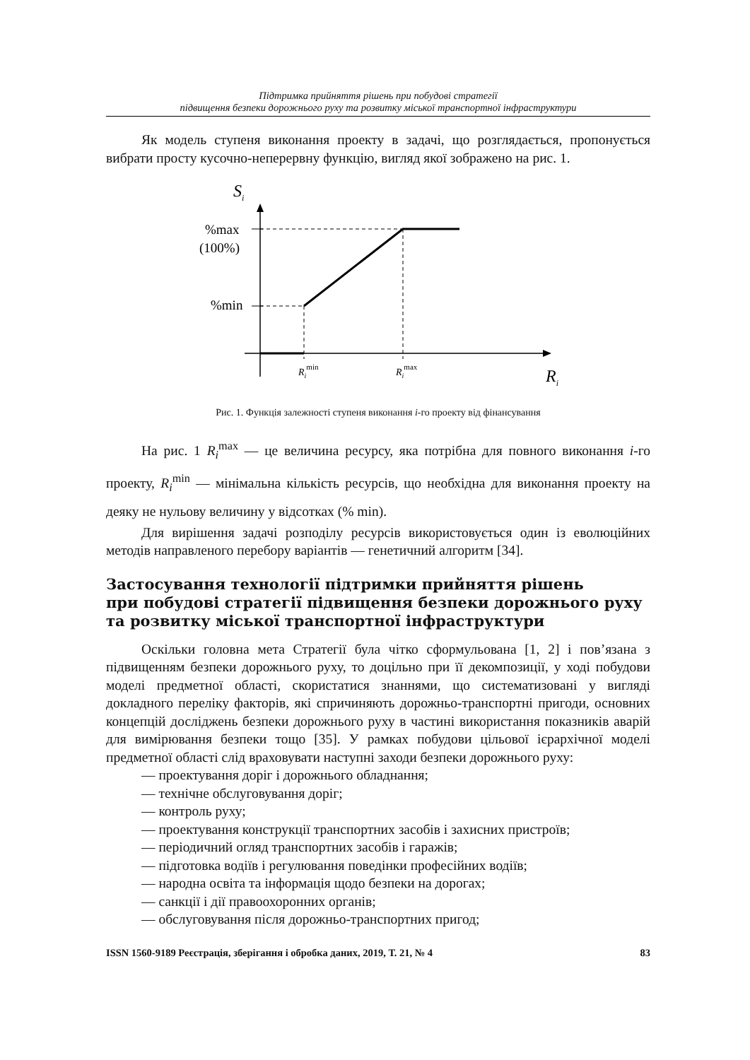Підтримка прийняття рішень при побудові стратегії
підвищення безпеки дорожнього руху та розвитку міської транспортної інфраструктури
Як модель ступеня виконання проекту в задачі, що розглядається, пропонується вибрати просту кусочно-неперервну функцію, вигляд якої зображено на рис. 1.
Si
%max
(100%)
%min
Rimin
Rimax
Ri
Рис. 1. Функція залежності ступеня виконання i-го проекту від фінансування
На рис. 1 R<sub>i</sub><sup>max</sup> — це величина ресурсу, яка потрібна для повного виконання i-го проекту, R<sub>i</sub><sup>min</sup> — мінімальна кількість ресурсів, що необхідна для виконання проекту на деяку не нульову величину у відсотках (% min).
Для вирішення задачі розподілу ресурсів використовується один із еволюційних методів направленого перебору варіантів — генетичний алгоритм [34].
Застосування технології підтримки прийняття рішень
при побудові стратегії підвищення безпеки дорожнього руху
та розвитку міської транспортної інфраструктури
Оскільки головна мета Стратегії була чітко сформульована [1, 2] і пов’язана з підвищенням безпеки дорожнього руху, то доцільно при її декомпозиції, у ході побудови моделі предметної області, скористатися знаннями, що систематизовані у вигляді докладного переліку факторів, які спричиняють дорожньо-транспортні пригоди, основних концепцій досліджень безпеки дорожнього руху в частині використання показників аварій для вимірювання безпеки тощо [35]. У рамках побудови цільової ієрархічної моделі предметної області слід враховувати наступні заходи безпеки дорожнього руху:
— проектування доріг і дорожнього обладнання;
— технічне обслуговування доріг;
— контроль руху;
— проектування конструкції транспортних засобів і захисних пристроїв;
— періодичний огляд транспортних засобів і гаражів;
— підготовка водіїв і регулювання поведінки професійних водіїв;
— народна освіта та інформація щодо безпеки на дорогах;
— санкції і дії правоохоронних органів;
— обслуговування після дорожньо-транспортних пригод;
ISSN 1560-9189 Реєстрація, зберігання і обробка даних, 2019, Т. 21, № 4 83